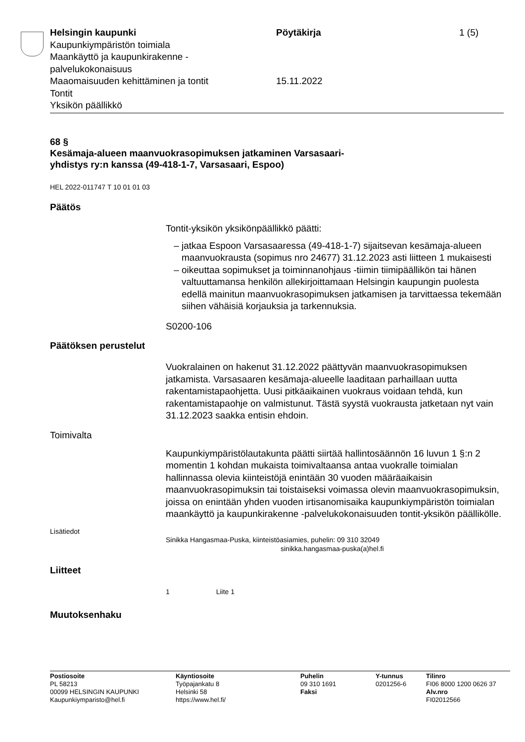Helsingin kaupunki
Kaupunkiympäristön toimiala
Maankäyttö ja kaupunkirakenne -
palvelukokonaisuus
Maaomaisuuden kehittäminen ja tontit
Tontit
Yksikön päällikkö
Pöytäkirja
15.11.2022
1 (5)
68 §
Kesämaja-alueen maanvuokrasopimuksen jatkaminen Varsasaari-
yhdistys ry:n kanssa (49-418-1-7, Varsasaari, Espoo)
HEL 2022-011747 T 10 01 01 03
Päätös
Tontit-yksikön yksikönpäällikkö päätti:
jatkaa Espoon Varsasaaressa (49-418-1-7) sijaitsevan kesämaja-alueen maanvuokrausta (sopimus nro 24677) 31.12.2023 asti liitteen 1 mukaisesti
oikeuttaa sopimukset ja toiminnanohjaus -tiimin tiimipäällikön tai hänen valtuuttamansa henkilön allekirjoittamaan Helsingin kaupungin puolesta edellä mainitun maanvuokrasopimuksen jatkamisen ja tarvittaessa tekemään siihen vähäisiä korjauksia ja tarkennuksia.
S0200-106
Päätöksen perustelut
Vuokralainen on hakenut 31.12.2022 päättyvän maanvuokrasopimuksen jatkamista. Varsasaaren kesämaja-alueelle laaditaan parhaillaan uutta rakentamistapaohjetta. Uusi pitkäaikainen vuokraus voidaan tehdä, kun rakentamistapaohje on valmistunut. Tästä syystä vuokrausta jatketaan nyt vain 31.12.2023 saakka entisin ehdoin.
Toimivalta
Kaupunkiympäristölautakunta päätti siirtää hallintosäännön 16 luvun 1 §:n 2 momentin 1 kohdan mukaista toimivaltaansa antaa vuokralle toimialan hallinnassa olevia kiinteistöjä enintään 30 vuoden määräaikaisin maanvuokrasopimuksin tai toistaiseksi voimassa olevin maanvuokrasopimuksin, joissa on enintään yhden vuoden irtisanomisaika kaupunkiympäristön toimialan maankäyttö ja kaupunkirakenne -palvelukokonaisuuden tontit-yksikön päällikölle.
Lisätiedot
Sinikka Hangasmaa-Puska, kiinteistöasiamies, puhelin: 09 310 32049
sinikka.hangasmaa-puska(a)hel.fi
Liitteet
1 Liite 1
Muutoksenhaku
Postiosoite
PL 58213
00099 HELSINGIN KAUPUNKI
Kaupunkiymparisto@hel.fi
Käyntiosoite
Työpajankatu 8
Helsinki 58
https://www.hel.fi/
Puhelin
09 310 1691
Faksi
Y-tunnus
0201256-6
Tilinro
FI06 8000 1200 0626 37
Alv.nro
FI02012566